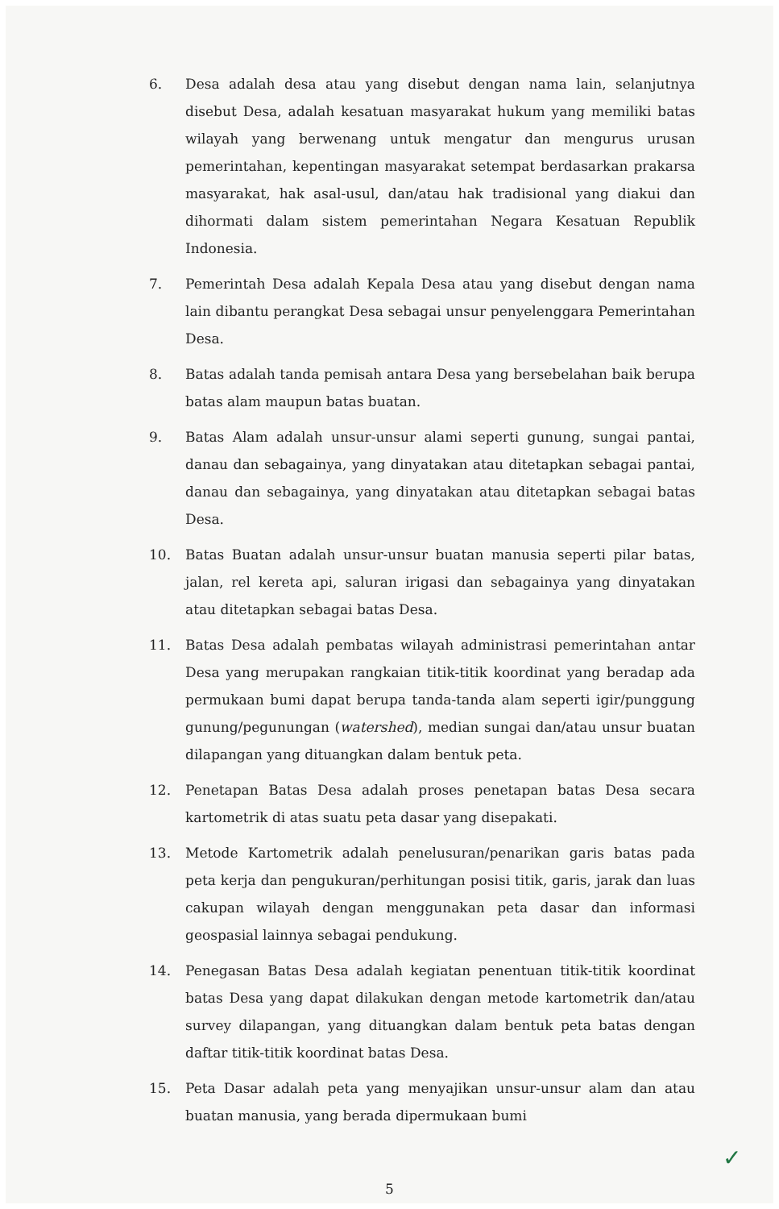6. Desa adalah desa atau yang disebut dengan nama lain, selanjutnya disebut Desa, adalah kesatuan masyarakat hukum yang memiliki batas wilayah yang berwenang untuk mengatur dan mengurus urusan pemerintahan, kepentingan masyarakat setempat berdasarkan prakarsa masyarakat, hak asal-usul, dan/atau hak tradisional yang diakui dan dihormati dalam sistem pemerintahan Negara Kesatuan Republik Indonesia.
7. Pemerintah Desa adalah Kepala Desa atau yang disebut dengan nama lain dibantu perangkat Desa sebagai unsur penyelenggara Pemerintahan Desa.
8. Batas adalah tanda pemisah antara Desa yang bersebelahan baik berupa batas alam maupun batas buatan.
9. Batas Alam adalah unsur-unsur alami seperti gunung, sungai pantai, danau dan sebagainya, yang dinyatakan atau ditetapkan sebagai pantai, danau dan sebagainya, yang dinyatakan atau ditetapkan sebagai batas Desa.
10. Batas Buatan adalah unsur-unsur buatan manusia seperti pilar batas, jalan, rel kereta api, saluran irigasi dan sebagainya yang dinyatakan atau ditetapkan sebagai batas Desa.
11. Batas Desa adalah pembatas wilayah administrasi pemerintahan antar Desa yang merupakan rangkaian titik-titik koordinat yang beradap ada permukaan bumi dapat berupa tanda-tanda alam seperti igir/punggung gunung/pegunungan (watershed), median sungai dan/atau unsur buatan dilapangan yang dituangkan dalam bentuk peta.
12. Penetapan Batas Desa adalah proses penetapan batas Desa secara kartometrik di atas suatu peta dasar yang disepakati.
13. Metode Kartometrik adalah penelusuran/penarikan garis batas pada peta kerja dan pengukuran/perhitungan posisi titik, garis, jarak dan luas cakupan wilayah dengan menggunakan peta dasar dan informasi geospasial lainnya sebagai pendukung.
14. Penegasan Batas Desa adalah kegiatan penentuan titik-titik koordinat batas Desa yang dapat dilakukan dengan metode kartometrik dan/atau survey dilapangan, yang dituangkan dalam bentuk peta batas dengan daftar titik-titik koordinat batas Desa.
15. Peta Dasar adalah peta yang menyajikan unsur-unsur alam dan atau buatan manusia, yang berada dipermukaan bumi
✓
5